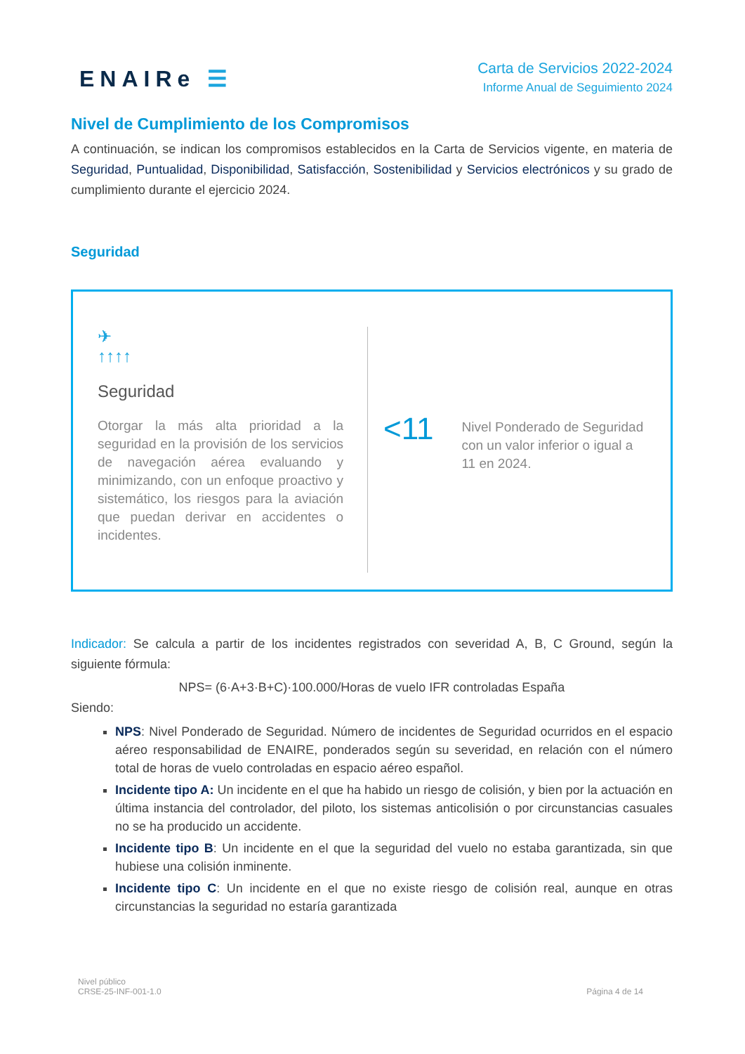ENAIRe ☰
Carta de Servicios 2022-2024
Informe Anual de Seguimiento 2024
Nivel de Cumplimiento de los Compromisos
A continuación, se indican los compromisos establecidos en la Carta de Servicios vigente, en materia de Seguridad, Puntualidad, Disponibilidad, Satisfacción, Sostenibilidad y Servicios electrónicos y su grado de cumplimiento durante el ejercicio 2024.
Seguridad
✈
↑↑↑↑
Seguridad
Otorgar la más alta prioridad a la seguridad en la provisión de los servicios de navegación aérea evaluando y minimizando, con un enfoque proactivo y sistemático, los riesgos para la aviación que puedan derivar en accidentes o incidentes.
<11
Nivel Ponderado de Seguridad con un valor inferior o igual a 11 en 2024.
Indicador: Se calcula a partir de los incidentes registrados con severidad A, B, C Ground, según la siguiente fórmula:
NPS= (6·A+3·B+C)·100.000/Horas de vuelo IFR controladas España
Siendo:
NPS: Nivel Ponderado de Seguridad. Número de incidentes de Seguridad ocurridos en el espacio aéreo responsabilidad de ENAIRE, ponderados según su severidad, en relación con el número total de horas de vuelo controladas en espacio aéreo español.
Incidente tipo A: Un incidente en el que ha habido un riesgo de colisión, y bien por la actuación en última instancia del controlador, del piloto, los sistemas anticolisión o por circunstancias casuales no se ha producido un accidente.
Incidente tipo B: Un incidente en el que la seguridad del vuelo no estaba garantizada, sin que hubiese una colisión inminente.
Incidente tipo C: Un incidente en el que no existe riesgo de colisión real, aunque en otras circunstancias la seguridad no estaría garantizada
Nivel público
CRSE-25-INF-001-1.0
Página 4 de 14